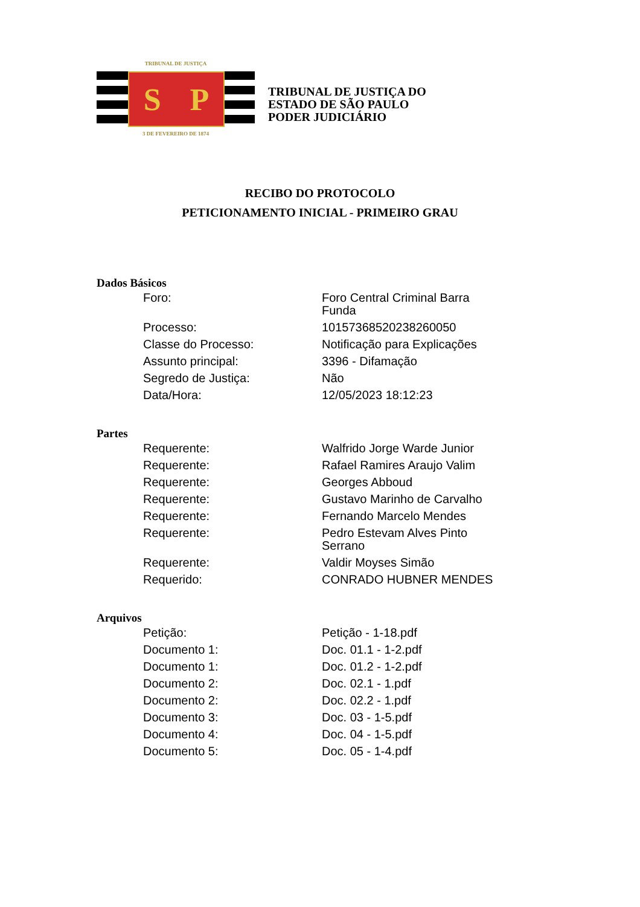TRIBUNAL DE JUSTIÇA
S P
3 DE FEVEREIRO DE 1874
TRIBUNAL DE JUSTIÇA DO
ESTADO DE SÃO PAULO
PODER JUDICIÁRIO
RECIBO DO PROTOCOLO
PETICIONAMENTO INICIAL - PRIMEIRO GRAU
Dados Básicos
| Foro: | Foro Central Criminal Barra Funda |
| Processo: | 10157368520238260050 |
| Classe do Processo: | Notificação para Explicações |
| Assunto principal: | 3396 - Difamação |
| Segredo de Justiça: | Não |
| Data/Hora: | 12/05/2023 18:12:23 |
Partes
| Requerente: | Walfrido Jorge Warde Junior |
| Requerente: | Rafael Ramires Araujo Valim |
| Requerente: | Georges Abboud |
| Requerente: | Gustavo Marinho de Carvalho |
| Requerente: | Fernando Marcelo Mendes |
| Requerente: | Pedro Estevam Alves Pinto Serrano |
| Requerente: | Valdir Moyses Simão |
| Requerido: | CONRADO HUBNER MENDES |
Arquivos
| Petição: | Petição - 1-18.pdf |
| Documento 1: | Doc. 01.1 - 1-2.pdf |
| Documento 1: | Doc. 01.2 - 1-2.pdf |
| Documento 2: | Doc. 02.1 - 1.pdf |
| Documento 2: | Doc. 02.2 - 1.pdf |
| Documento 3: | Doc. 03 - 1-5.pdf |
| Documento 4: | Doc. 04 - 1-5.pdf |
| Documento 5: | Doc. 05 - 1-4.pdf |